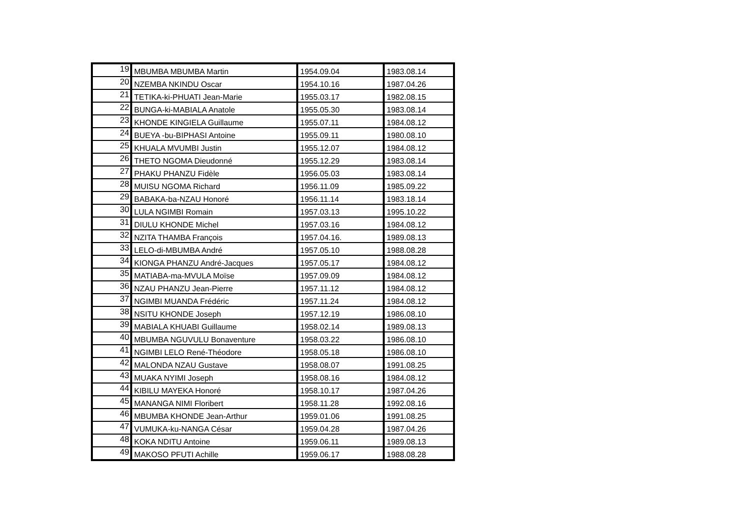| 19 | MBUMBA MBUMBA Martin | 1954.09.04 | 1983.08.14 |
| 20 | NZEMBA NKINDU Oscar | 1954.10.16 | 1987.04.26 |
| 21 | TETIKA-ki-PHUATI Jean-Marie | 1955.03.17 | 1982.08.15 |
| 22 | BUNGA-ki-MABIALA Anatole | 1955.05.30 | 1983.08.14 |
| 23 | KHONDE KINGIELA Guillaume | 1955.07.11 | 1984.08.12 |
| 24 | BUEYA -bu-BIPHASI Antoine | 1955.09.11 | 1980.08.10 |
| 25 | KHUALA MVUMBI Justin | 1955.12.07 | 1984.08.12 |
| 26 | THETO NGOMA Dieudonné | 1955.12.29 | 1983.08.14 |
| 27 | PHAKU PHANZU Fidèle | 1956.05.03 | 1983.08.14 |
| 28 | MUISU NGOMA Richard | 1956.11.09 | 1985.09.22 |
| 29 | BABAKA-ba-NZAU Honoré | 1956.11.14 | 1983.18.14 |
| 30 | LULA NGIMBI Romain | 1957.03.13 | 1995.10.22 |
| 31 | DIULU KHONDE Michel | 1957.03.16 | 1984.08.12 |
| 32 | NZITA THAMBA François | 1957.04.16. | 1989.08.13 |
| 33 | LELO-di-MBUMBA André | 1957.05.10 | 1988.08.28 |
| 34 | KIONGA PHANZU André-Jacques | 1957.05.17 | 1984.08.12 |
| 35 | MATIABA-ma-MVULA Moïse | 1957.09.09 | 1984.08.12 |
| 36 | NZAU PHANZU Jean-Pierre | 1957.11.12 | 1984.08.12 |
| 37 | NGIMBI MUANDA Frédéric | 1957.11.24 | 1984.08.12 |
| 38 | NSITU KHONDE Joseph | 1957.12.19 | 1986.08.10 |
| 39 | MABIALA KHUABI Guillaume | 1958.02.14 | 1989.08.13 |
| 40 | MBUMBA NGUVULU Bonaventure | 1958.03.22 | 1986.08.10 |
| 41 | NGIMBI LELO René-Théodore | 1958.05.18 | 1986.08.10 |
| 42 | MALONDA NZAU Gustave | 1958.08.07 | 1991.08.25 |
| 43 | MUAKA NYIMI Joseph | 1958.08.16 | 1984.08.12 |
| 44 | KIBILU MAYEKA Honoré | 1958.10.17 | 1987.04.26 |
| 45 | MANANGA NIMI Floribert | 1958.11.28 | 1992.08.16 |
| 46 | MBUMBA KHONDE Jean-Arthur | 1959.01.06 | 1991.08.25 |
| 47 | VUMUKA-ku-NANGA César | 1959.04.28 | 1987.04.26 |
| 48 | KOKA NDITU Antoine | 1959.06.11 | 1989.08.13 |
| 49 | MAKOSO PFUTI Achille | 1959.06.17 | 1988.08.28 |